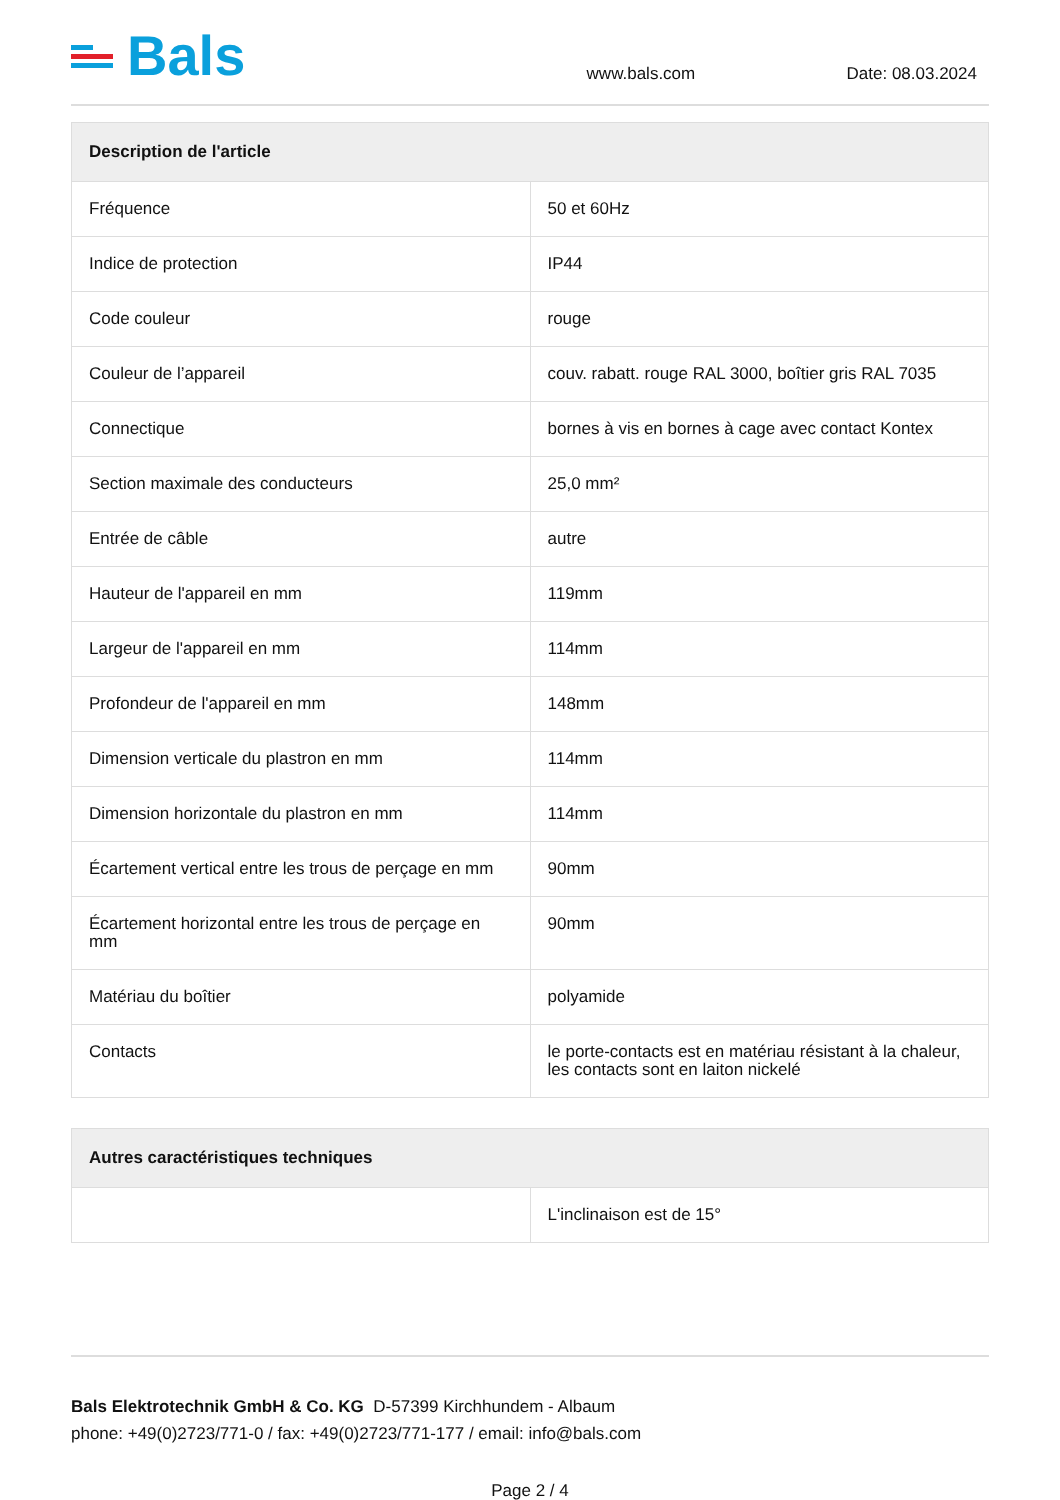Bals
www.bals.com
Date: 08.03.2024
| Description de l'article | |
| --- | --- |
| Fréquence | 50 et 60Hz |
| Indice de protection | IP44 |
| Code couleur | rouge |
| Couleur de l’appareil | couv. rabatt. rouge RAL 3000, boîtier gris RAL 7035 |
| Connectique | bornes à vis en bornes à cage avec contact Kontex |
| Section maximale des conducteurs | 25,0 mm² |
| Entrée de câble | autre |
| Hauteur de l'appareil en mm | 119mm |
| Largeur de l'appareil en mm | 114mm |
| Profondeur de l'appareil en mm | 148mm |
| Dimension verticale du plastron en mm | 114mm |
| Dimension horizontale du plastron en mm | 114mm |
| Écartement vertical entre les trous de perçage en mm | 90mm |
| Écartement horizontal entre les trous de perçage en mm | 90mm |
| Matériau du boîtier | polyamide |
| Contacts | le porte-contacts est en matériau résistant à la chaleur, les contacts sont en laiton nickelé |
| Autres caractéristiques techniques | |
| --- | --- |
| | L'inclinaison est de 15° |
Bals Elektrotechnik GmbH & Co. KG D-57399 Kirchhundem - Albaum
phone: +49(0)2723/771-0 / fax: +49(0)2723/771-177 / email: info@bals.com
Page 2 / 4